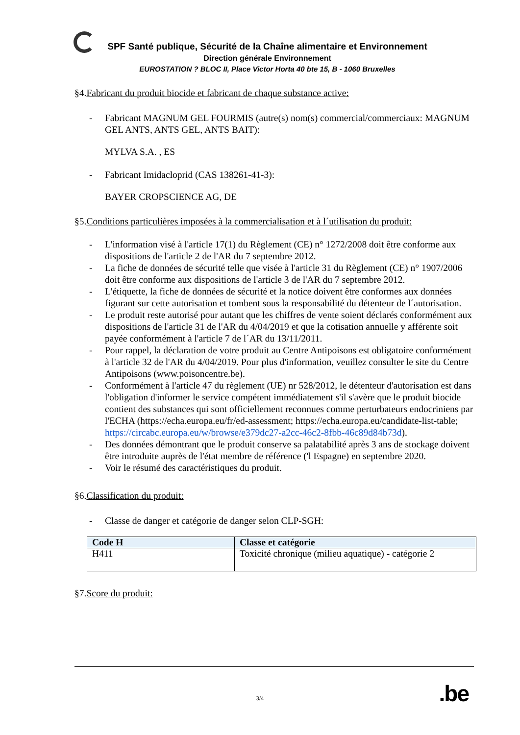SPF Santé publique, Sécurité de la Chaîne alimentaire et Environnement
Direction générale Environnement
EUROSTATION ? BLOC II, Place Victor Horta 40 bte 15, B - 1060 Bruxelles
§4.Fabricant du produit biocide et fabricant de chaque substance active:
- Fabricant MAGNUM GEL FOURMIS (autre(s) nom(s) commercial/commerciaux: MAGNUM GEL ANTS, ANTS GEL, ANTS BAIT):
MYLVA S.A. , ES
- Fabricant Imidacloprid (CAS 138261-41-3):
BAYER CROPSCIENCE AG, DE
§5.Conditions particulières imposées à la commercialisation et à l´utilisation du produit:
- L'information visé à l'article 17(1) du Règlement (CE) n° 1272/2008 doit être conforme aux dispositions de l'article 2 de l'AR du 7 septembre 2012.
- La fiche de données de sécurité telle que visée à l'article 31 du Règlement (CE) n° 1907/2006 doit être conforme aux dispositions de l'article 3 de l'AR du 7 septembre 2012.
- L'étiquette, la fiche de données de sécurité et la notice doivent être conformes aux données figurant sur cette autorisation et tombent sous la responsabilité du détenteur de l´autorisation.
- Le produit reste autorisé pour autant que les chiffres de vente soient déclarés conformément aux dispositions de l'article 31 de l'AR du 4/04/2019 et que la cotisation annuelle y afférente soit payée conformément à l'article 7 de l´AR du 13/11/2011.
- Pour rappel, la déclaration de votre produit au Centre Antipoisons est obligatoire conformément à l'article 32 de l'AR du 4/04/2019. Pour plus d'information, veuillez consulter le site du Centre Antipoisons (www.poisoncentre.be).
- Conformément à l'article 47 du règlement (UE) nr 528/2012, le détenteur d'autorisation est dans l'obligation d'informer le service compétent immédiatement s'il s'avère que le produit biocide contient des substances qui sont officiellement reconnues comme perturbateurs endocriniens par l'ECHA (https://echa.europa.eu/fr/ed-assessment; https://echa.europa.eu/candidate-list-table; https://circabc.europa.eu/w/browse/e379dc27-a2cc-46c2-8fbb-46c89d84b73d).
- Des données démontrant que le produit conserve sa palatabilité après 3 ans de stockage doivent être introduite auprès de l'état membre de référence ('l Espagne) en septembre 2020.
- Voir le résumé des caractéristiques du produit.
§6.Classification du produit:
- Classe de danger et catégorie de danger selon CLP-SGH:
| Code H | Classe et catégorie |
| --- | --- |
| H411 | Toxicité chronique (milieu aquatique) - catégorie 2 |
§7.Score du produit:
3/4 .be